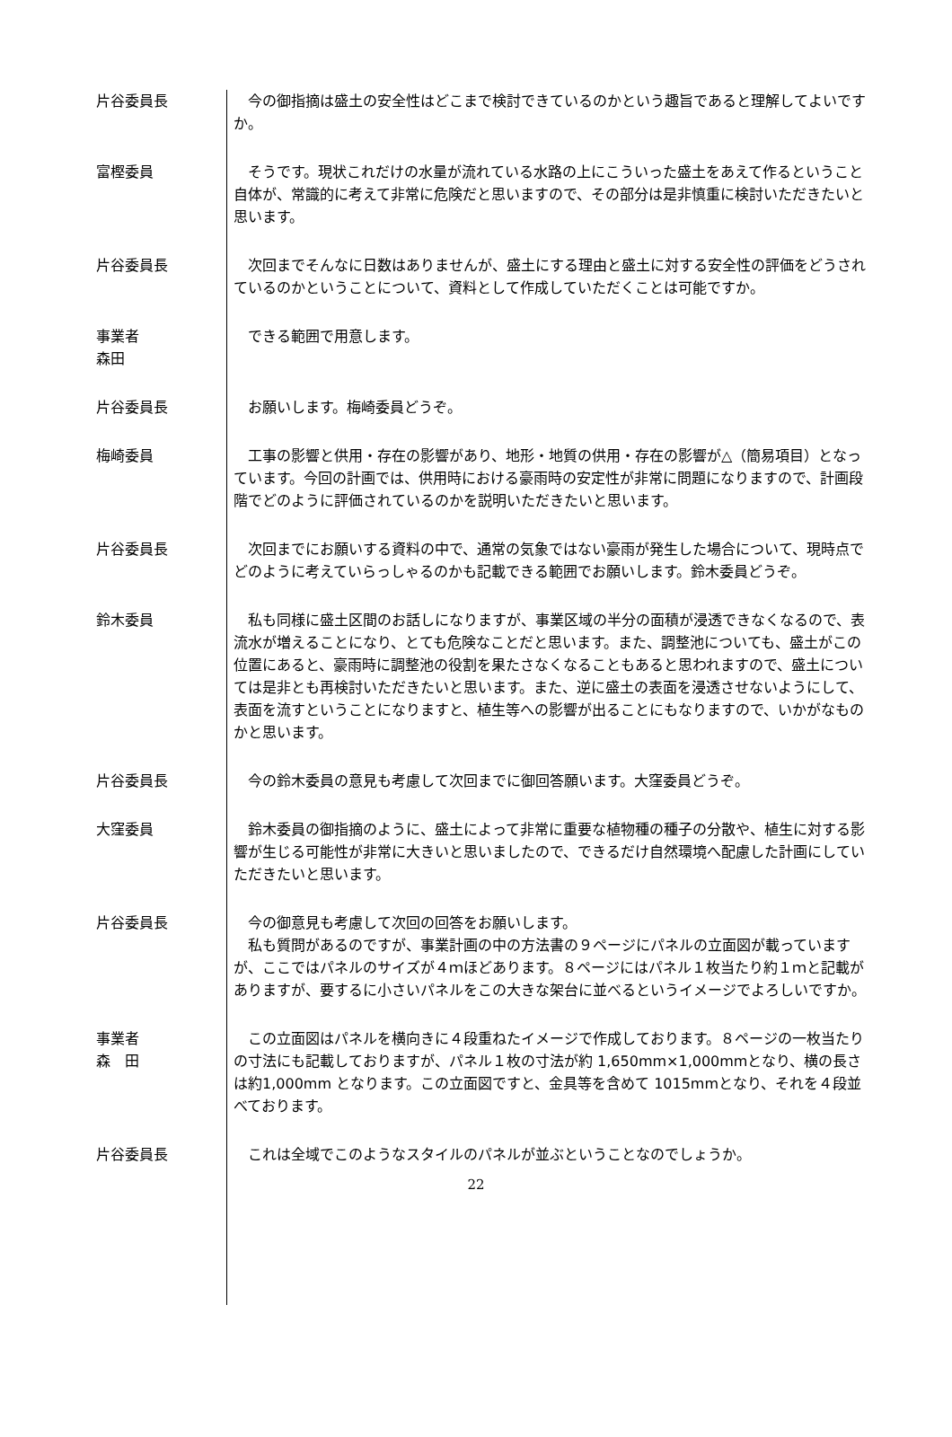片谷委員長 　今の御指摘は盛土の安全性はどこまで検討できているのかという趣旨であると理解してよいですか。
富樫委員 　そうです。現状これだけの水量が流れている水路の上にこういった盛土をあえて作るということ自体が、常識的に考えて非常に危険だと思いますので、その部分は是非慎重に検討いただきたいと思います。
片谷委員長 　次回までそんなに日数はありませんが、盛土にする理由と盛土に対する安全性の評価をどうされているのかということについて、資料として作成していただくことは可能ですか。
事業者
森田
　できる範囲で用意します。
片谷委員長 　お願いします。梅崎委員どうぞ。
梅崎委員 　工事の影響と供用・存在の影響があり、地形・地質の供用・存在の影響が△（簡易項目）となっています。今回の計画では、供用時における豪雨時の安定性が非常に問題になりますので、計画段階でどのように評価されているのかを説明いただきたいと思います。
片谷委員長 　次回までにお願いする資料の中で、通常の気象ではない豪雨が発生した場合について、現時点でどのように考えていらっしゃるのかも記載できる範囲でお願いします。鈴木委員どうぞ。
鈴木委員 　私も同様に盛土区間のお話しになりますが、事業区域の半分の面積が浸透できなくなるので、表流水が増えることになり、とても危険なことだと思います。また、調整池についても、盛土がこの位置にあると、豪雨時に調整池の役割を果たさなくなることもあると思われますので、盛土については是非とも再検討いただきたいと思います。また、逆に盛土の表面を浸透させないようにして、表面を流すということになりますと、植生等への影響が出ることにもなりますので、いかがなものかと思います。
片谷委員長 　今の鈴木委員の意見も考慮して次回までに御回答願います。大窪委員どうぞ。
大窪委員 　鈴木委員の御指摘のように、盛土によって非常に重要な植物種の種子の分散や、植生に対する影響が生じる可能性が非常に大きいと思いましたので、できるだけ自然環境へ配慮した計画にしていただきたいと思います。
片谷委員長 　今の御意見も考慮して次回の回答をお願いします。
　私も質問があるのですが、事業計画の中の方法書の９ページにパネルの立面図が載っていますが、ここではパネルのサイズが４ｍほどあります。８ページにはパネル１枚当たり約１ｍと記載がありますが、要するに小さいパネルをこの大きな架台に並べるというイメージでよろしいですか。
事業者
森　田
　この立面図はパネルを横向きに４段重ねたイメージで作成しております。８ページの一枚当たりの寸法にも記載しておりますが、パネル１枚の寸法が約 1,650mm×1,000mmとなり、横の長さは約1,000mm となります。この立面図ですと、金具等を含めて 1015mmとなり、それを４段並べております。
片谷委員長 　これは全域でこのようなスタイルのパネルが並ぶということなのでしょうか。
22